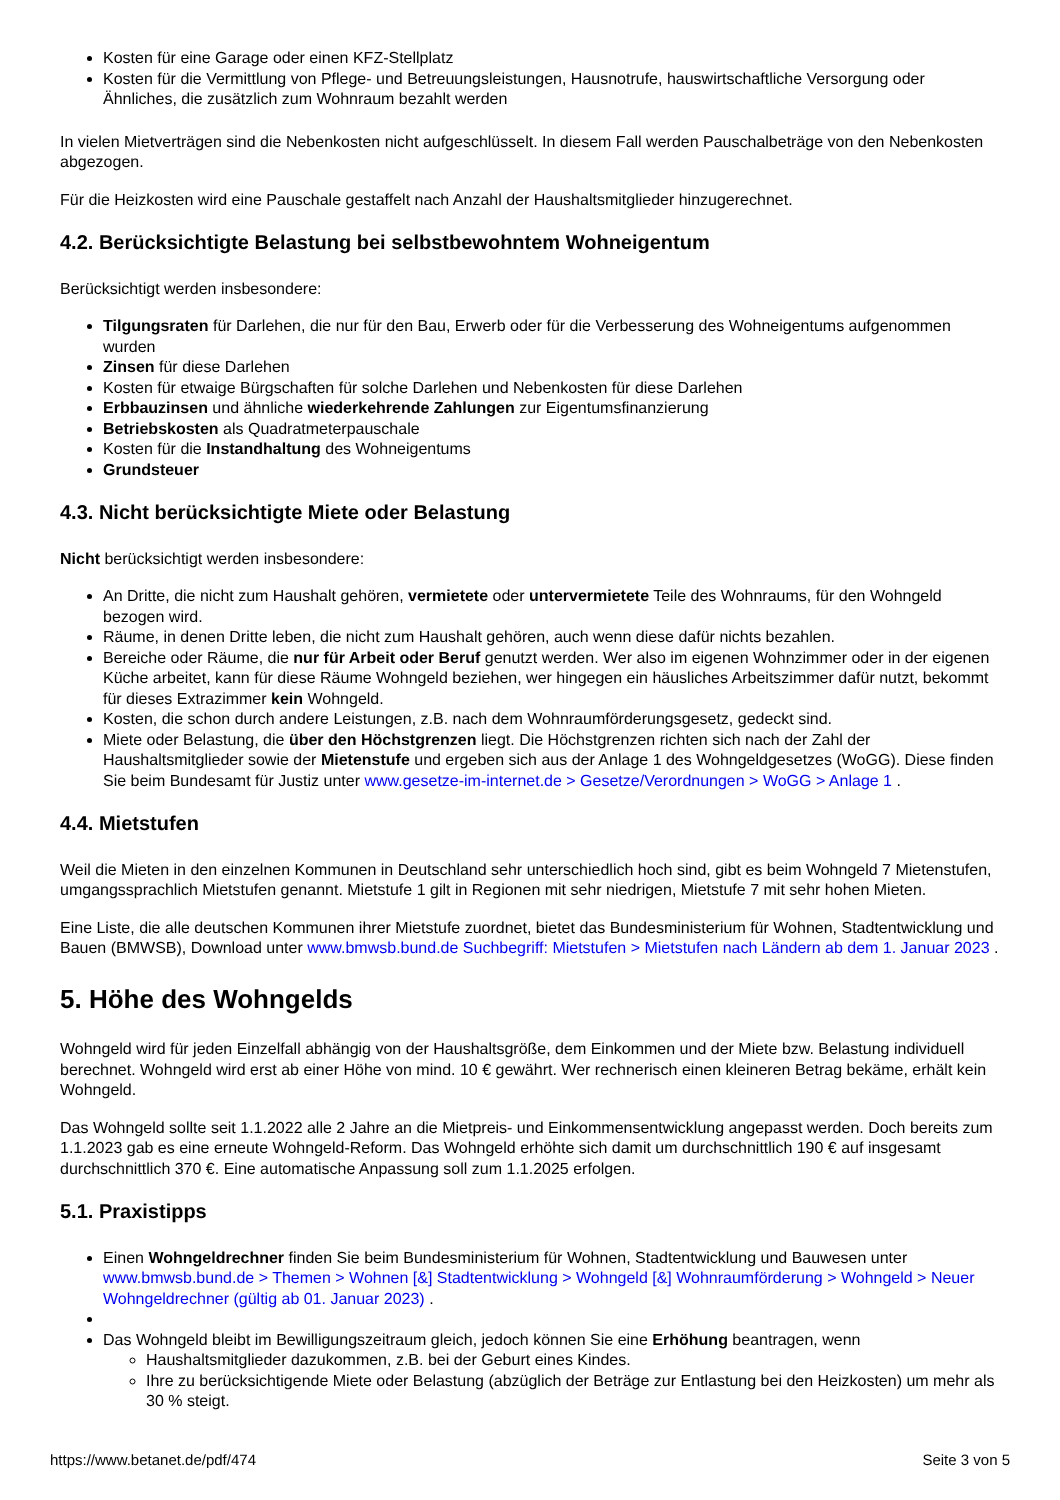Kosten für eine Garage oder einen KFZ-Stellplatz
Kosten für die Vermittlung von Pflege- und Betreuungsleistungen, Hausnotrufe, hauswirtschaftliche Versorgung oder Ähnliches, die zusätzlich zum Wohnraum bezahlt werden
In vielen Mietverträgen sind die Nebenkosten nicht aufgeschlüsselt. In diesem Fall werden Pauschalbeträge von den Nebenkosten abgezogen.
Für die Heizkosten wird eine Pauschale gestaffelt nach Anzahl der Haushaltsmitglieder hinzugerechnet.
4.2. Berücksichtigte Belastung bei selbstbewohntem Wohneigentum
Berücksichtigt werden insbesondere:
Tilgungsraten für Darlehen, die nur für den Bau, Erwerb oder für die Verbesserung des Wohneigentums aufgenommen wurden
Zinsen für diese Darlehen
Kosten für etwaige Bürgschaften für solche Darlehen und Nebenkosten für diese Darlehen
Erbbauzinsen und ähnliche wiederkehrende Zahlungen zur Eigentumsfinanzierung
Betriebskosten als Quadratmeterpauschale
Kosten für die Instandhaltung des Wohneigentums
Grundsteuer
4.3. Nicht berücksichtigte Miete oder Belastung
Nicht berücksichtigt werden insbesondere:
An Dritte, die nicht zum Haushalt gehören, vermietete oder untervermietete Teile des Wohnraums, für den Wohngeld bezogen wird.
Räume, in denen Dritte leben, die nicht zum Haushalt gehören, auch wenn diese dafür nichts bezahlen.
Bereiche oder Räume, die nur für Arbeit oder Beruf genutzt werden. Wer also im eigenen Wohnzimmer oder in der eigenen Küche arbeitet, kann für diese Räume Wohngeld beziehen, wer hingegen ein häusliches Arbeitszimmer dafür nutzt, bekommt für dieses Extrazimmer kein Wohngeld.
Kosten, die schon durch andere Leistungen, z.B. nach dem Wohnraumförderungsgesetz, gedeckt sind.
Miete oder Belastung, die über den Höchstgrenzen liegt. Die Höchstgrenzen richten sich nach der Zahl der Haushaltsmitglieder sowie der Mietenstufe und ergeben sich aus der Anlage 1 des Wohngeldgesetzes (WoGG). Diese finden Sie beim Bundesamt für Justiz unter www.gesetze-im-internet.de > Gesetze/Verordnungen > WoGG > Anlage 1 .
4.4. Mietstufen
Weil die Mieten in den einzelnen Kommunen in Deutschland sehr unterschiedlich hoch sind, gibt es beim Wohngeld 7 Mietenstufen, umgangssprachlich Mietstufen genannt. Mietstufe 1 gilt in Regionen mit sehr niedrigen, Mietstufe 7 mit sehr hohen Mieten.
Eine Liste, die alle deutschen Kommunen ihrer Mietstufe zuordnet, bietet das Bundesministerium für Wohnen, Stadtentwicklung und Bauen (BMWSB), Download unter www.bmwsb.bund.de Suchbegriff: Mietstufen > Mietstufen nach Ländern ab dem 1. Januar 2023 .
5. Höhe des Wohngelds
Wohngeld wird für jeden Einzelfall abhängig von der Haushaltsgröße, dem Einkommen und der Miete bzw. Belastung individuell berechnet. Wohngeld wird erst ab einer Höhe von mind. 10 € gewährt. Wer rechnerisch einen kleineren Betrag bekäme, erhält kein Wohngeld.
Das Wohngeld sollte seit 1.1.2022 alle 2 Jahre an die Mietpreis- und Einkommensentwicklung angepasst werden. Doch bereits zum 1.1.2023 gab es eine erneute Wohngeld-Reform. Das Wohngeld erhöhte sich damit um durchschnittlich 190 € auf insgesamt durchschnittlich 370 €. Eine automatische Anpassung soll zum 1.1.2025 erfolgen.
5.1. Praxistipps
Einen Wohngeldrechner finden Sie beim Bundesministerium für Wohnen, Stadtentwicklung und Bauwesen unter www.bmwsb.bund.de > Themen > Wohnen [&] Stadtentwicklung > Wohngeld [&] Wohnraumförderung > Wohngeld > Neuer Wohngeldrechner (gültig ab 01. Januar 2023) .
Das Wohngeld bleibt im Bewilligungszeitraum gleich, jedoch können Sie eine Erhöhung beantragen, wenn
Haushaltsmitglieder dazukommen, z.B. bei der Geburt eines Kindes.
Ihre zu berücksichtigende Miete oder Belastung (abzüglich der Beträge zur Entlastung bei den Heizkosten) um mehr als 30 % steigt.
https://www.betanet.de/pdf/474 Seite 3 von 5